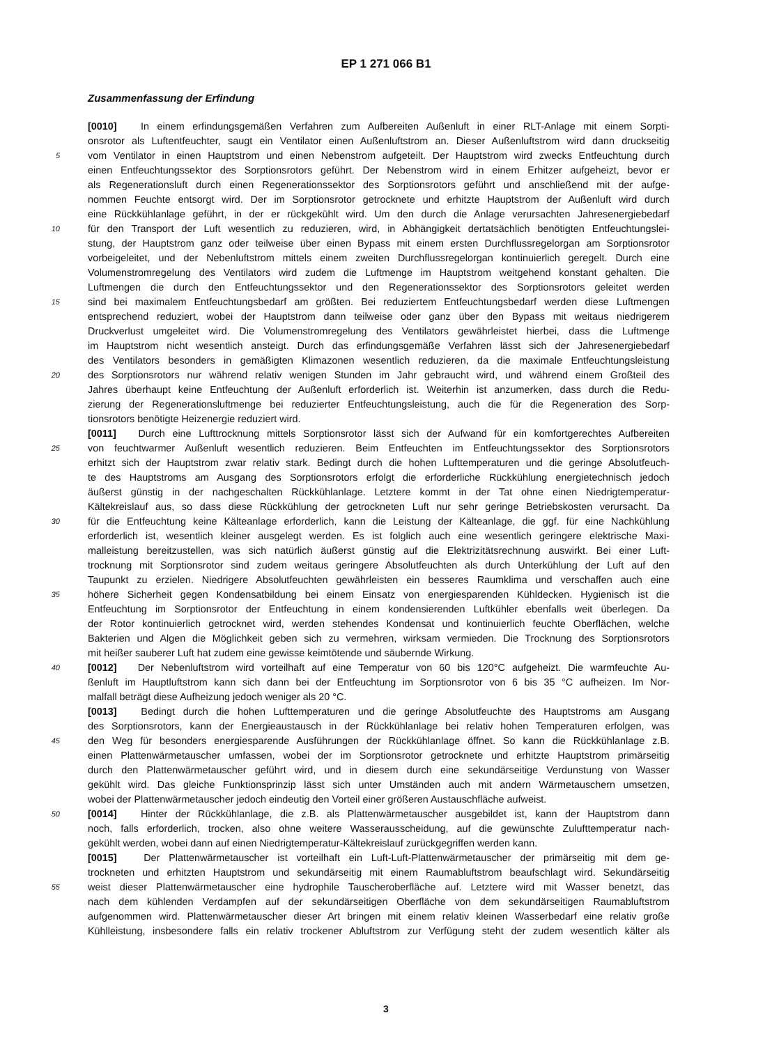EP 1 271 066 B1
Zusammenfassung der Erfindung
[0010] In einem erfindungsgemäßen Verfahren zum Aufbereiten Außenluft in einer RLT-Anlage mit einem Sorpti-
onsrotor als Luftentfeuchter, saugt ein Ventilator einen Außenluftstrom an. Dieser Außenluftstrom wird dann druckseitig
5 vom Ventilator in einen Hauptstrom und einen Nebenstrom aufgeteilt. Der Hauptstrom wird zwecks Entfeuchtung durch
einen Entfeuchtungssektor des Sorptionsrotors geführt. Der Nebenstrom wird in einem Erhitzer aufgeheizt, bevor er
als Regenerationsluft durch einen Regenerationssektor des Sorptionsrotors geführt und anschließend mit der aufge-
nommen Feuchte entsorgt wird. Der im Sorptionsrotor getrocknete und erhitzte Hauptstrom der Außenluft wird durch
eine Rückkühlanlage geführt, in der er rückgekühlt wird. Um den durch die Anlage verursachten Jahresenergiebedarf
10 für den Transport der Luft wesentlich zu reduzieren, wird, in Abhängigkeit dertatsächlich benötigten Entfeuchtungslei-
stung, der Hauptstrom ganz oder teilweise über einen Bypass mit einem ersten Durchflussregelorgan am Sorptionsrotor
vorbeigeleitet, und der Nebenluftstrom mittels einem zweiten Durchflussregelorgan kontinuierlich geregelt. Durch eine
Volumenstromregelung des Ventilators wird zudem die Luftmenge im Hauptstrom weitgehend konstant gehalten. Die
Luftmengen die durch den Entfeuchtungssektor und den Regenerationssektor des Sorptionsrotors geleitet werden
15 sind bei maximalem Entfeuchtungsbedarf am größten. Bei reduziertem Entfeuchtungsbedarf werden diese Luftmengen
entsprechend reduziert, wobei der Hauptstrom dann teilweise oder ganz über den Bypass mit weitaus niedrigerem
Druckverlust umgeleitet wird. Die Volumenstromregelung des Ventilators gewährleistet hierbei, dass die Luftmenge
im Hauptstrom nicht wesentlich ansteigt. Durch das erfindungsgemäße Verfahren lässt sich der Jahresenergiebedarf
des Ventilators besonders in gemäßigten Klimazonen wesentlich reduzieren, da die maximale Entfeuchtungsleistung
20 des Sorptionsrotors nur während relativ wenigen Stunden im Jahr gebraucht wird, und während einem Großteil des
Jahres überhaupt keine Entfeuchtung der Außenluft erforderlich ist. Weiterhin ist anzumerken, dass durch die Redu-
zierung der Regenerationsluftmenge bei reduzierter Entfeuchtungsleistung, auch die für die Regeneration des Sorp-
tionsrotors benötigte Heizenergie reduziert wird.
[0011] Durch eine Lufttrocknung mittels Sorptionsrotor lässt sich der Aufwand für ein komfortgerechtes Aufbereiten
25 von feuchtwarmer Außenluft wesentlich reduzieren. Beim Entfeuchten im Entfeuchtungssektor des Sorptionsrotors
erhitzt sich der Hauptstrom zwar relativ stark. Bedingt durch die hohen Lufttemperaturen und die geringe Absolutfeuch-
te des Hauptstroms am Ausgang des Sorptionsrotors erfolgt die erforderliche Rückkühlung energietechnisch jedoch
äußerst günstig in der nachgeschalten Rückkühlanlage. Letztere kommt in der Tat ohne einen Niedrigtemperatur-
Kältekreislauf aus, so dass diese Rückkühlung der getrockneten Luft nur sehr geringe Betriebskosten verursacht. Da
30 für die Entfeuchtung keine Kälteanlage erforderlich, kann die Leistung der Kälteanlage, die ggf. für eine Nachkühlung
erforderlich ist, wesentlich kleiner ausgelegt werden. Es ist folglich auch eine wesentlich geringere elektrische Maxi-
malleistung bereitzustellen, was sich natürlich äußerst günstig auf die Elektrizitätsrechnung auswirkt. Bei einer Luft-
trocknung mit Sorptionsrotor sind zudem weitaus geringere Absolutfeuchten als durch Unterkühlung der Luft auf den
Taupunkt zu erzielen. Niedrigere Absolutfeuchten gewährleisten ein besseres Raumklima und verschaffen auch eine
35 höhere Sicherheit gegen Kondensatbildung bei einem Einsatz von energiesparenden Kühldecken. Hygienisch ist die
Entfeuchtung im Sorptionsrotor der Entfeuchtung in einem kondensierenden Luftkühler ebenfalls weit überlegen. Da
der Rotor kontinuierlich getrocknet wird, werden stehendes Kondensat und kontinuierlich feuchte Oberflächen, welche
Bakterien und Algen die Möglichkeit geben sich zu vermehren, wirksam vermieden. Die Trocknung des Sorptionsrotors
mit heißer sauberer Luft hat zudem eine gewisse keimtötende und säubernde Wirkung.
40 [0012] Der Nebenluftstrom wird vorteilhaft auf eine Temperatur von 60 bis 120°C aufgeheizt. Die warmfeuchte Au-
ßenluft im Hauptluftstrom kann sich dann bei der Entfeuchtung im Sorptionsrotor von 6 bis 35 °C aufheizen. Im Nor-
malfall beträgt diese Aufheizung jedoch weniger als 20 °C.
[0013] Bedingt durch die hohen Lufttemperaturen und die geringe Absolutfeuchte des Hauptstroms am Ausgang
des Sorptionsrotors, kann der Energieaustausch in der Rückkühlanlage bei relativ hohen Temperaturen erfolgen, was
45 den Weg für besonders energiesparende Ausführungen der Rückkühlanlage öffnet. So kann die Rückkühlanlage z.B.
einen Plattenwärmetauscher umfassen, wobei der im Sorptionsrotor getrocknete und erhitzte Hauptstrom primärseitig
durch den Plattenwärmetauscher geführt wird, und in diesem durch eine sekundärseitige Verdunstung von Wasser
gekühlt wird. Das gleiche Funktionsprinzip lässt sich unter Umständen auch mit andern Wärmetauschern umsetzen,
wobei der Plattenwärmetauscher jedoch eindeutig den Vorteil einer größeren Austauschfläche aufweist.
50 [0014] Hinter der Rückkühlanlage, die z.B. als Plattenwärmetauscher ausgebildet ist, kann der Hauptstrom dann
noch, falls erforderlich, trocken, also ohne weitere Wasserausscheidung, auf die gewünschte Zulufttemperatur nach-
gekühlt werden, wobei dann auf einen Niedrigtemperatur-Kältekreislauf zurückgegriffen werden kann.
[0015] Der Plattenwärmetauscher ist vorteilhaft ein Luft-Luft-Plattenwärmetauscher der primärseitig mit dem ge-
trockneten und erhitzten Hauptstrom und sekundärseitig mit einem Raumabluftstrom beaufschlagt wird. Sekundärseitig
55 weist dieser Plattenwärmetauscher eine hydrophile Tauscheroberfläche auf. Letztere wird mit Wasser benetzt, das
nach dem kühlenden Verdampfen auf der sekundärseitigen Oberfläche von dem sekundärseitigen Raumabluftstrom
aufgenommen wird. Plattenwärmetauscher dieser Art bringen mit einem relativ kleinen Wasserbedarf eine relativ große
Kühlleistung, insbesondere falls ein relativ trockener Abluftstrom zur Verfügung steht der zudem wesentlich kälter als
3